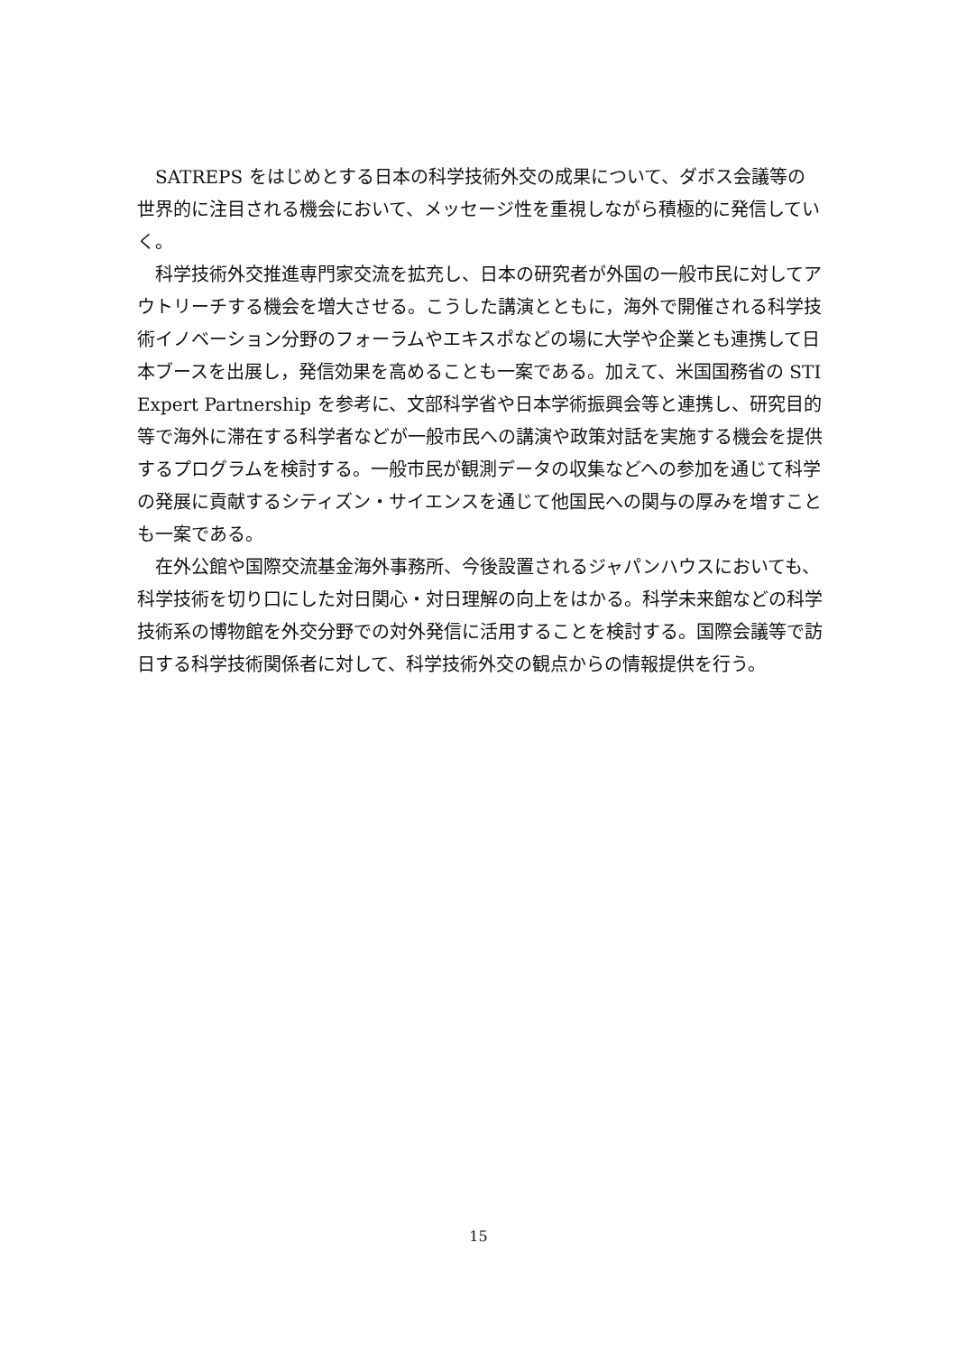SATREPS をはじめとする日本の科学技術外交の成果について、ダボス会議等の世界的に注目される機会において、メッセージ性を重視しながら積極的に発信していく。
科学技術外交推進専門家交流を拡充し、日本の研究者が外国の一般市民に対してアウトリーチする機会を増大させる。こうした講演とともに，海外で開催される科学技術イノベーション分野のフォーラムやエキスポなどの場に大学や企業とも連携して日本ブースを出展し，発信効果を高めることも一案である。加えて、米国国務省の STI Expert Partnership を参考に、文部科学省や日本学術振興会等と連携し、研究目的等で海外に滞在する科学者などが一般市民への講演や政策対話を実施する機会を提供するプログラムを検討する。一般市民が観測データの収集などへの参加を通じて科学の発展に貢献するシティズン・サイエンスを通じて他国民への関与の厚みを増すことも一案である。
在外公館や国際交流基金海外事務所、今後設置されるジャパンハウスにおいても、科学技術を切り口にした対日関心・対日理解の向上をはかる。科学未来館などの科学技術系の博物館を外交分野での対外発信に活用することを検討する。国際会議等で訪日する科学技術関係者に対して、科学技術外交の観点からの情報提供を行う。
15